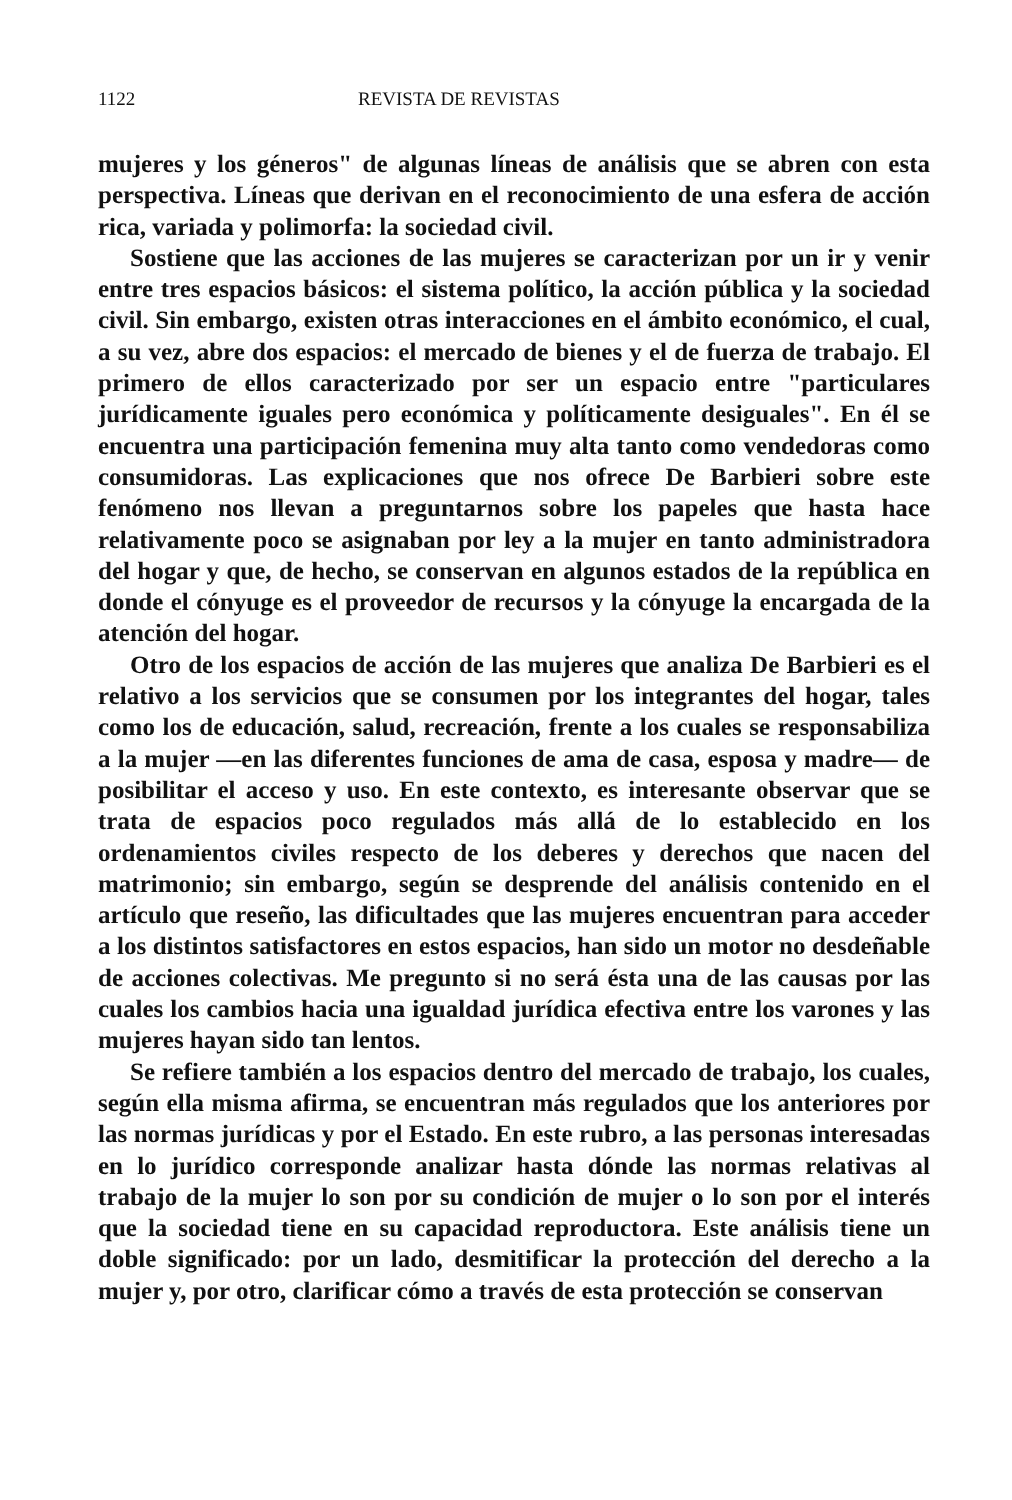1122 REVISTA DE REVISTAS
mujeres y los géneros" de algunas líneas de análisis que se abren con esta perspectiva. Líneas que derivan en el reconocimiento de una esfera de acción rica, variada y polimorfa: la sociedad civil.
Sostiene que las acciones de las mujeres se caracterizan por un ir y venir entre tres espacios básicos: el sistema político, la acción pública y la sociedad civil. Sin embargo, existen otras interacciones en el ámbito económico, el cual, a su vez, abre dos espacios: el mercado de bienes y el de fuerza de trabajo. El primero de ellos caracterizado por ser un espacio entre "particulares jurídicamente iguales pero económica y políticamente desiguales". En él se encuentra una participación femenina muy alta tanto como vendedoras como consumidoras. Las explicaciones que nos ofrece De Barbieri sobre este fenómeno nos llevan a preguntarnos sobre los papeles que hasta hace relativamente poco se asignaban por ley a la mujer en tanto administradora del hogar y que, de hecho, se conservan en algunos estados de la república en donde el cónyuge es el proveedor de recursos y la cónyuge la encargada de la atención del hogar.
Otro de los espacios de acción de las mujeres que analiza De Barbieri es el relativo a los servicios que se consumen por los integrantes del hogar, tales como los de educación, salud, recreación, frente a los cuales se responsabiliza a la mujer —en las diferentes funciones de ama de casa, esposa y madre— de posibilitar el acceso y uso. En este contexto, es interesante observar que se trata de espacios poco regulados más allá de lo establecido en los ordenamientos civiles respecto de los deberes y derechos que nacen del matrimonio; sin embargo, según se desprende del análisis contenido en el artículo que reseño, las dificultades que las mujeres encuentran para acceder a los distintos satisfactores en estos espacios, han sido un motor no desdeñable de acciones colectivas. Me pregunto si no será ésta una de las causas por las cuales los cambios hacia una igualdad jurídica efectiva entre los varones y las mujeres hayan sido tan lentos.
Se refiere también a los espacios dentro del mercado de trabajo, los cuales, según ella misma afirma, se encuentran más regulados que los anteriores por las normas jurídicas y por el Estado. En este rubro, a las personas interesadas en lo jurídico corresponde analizar hasta dónde las normas relativas al trabajo de la mujer lo son por su condición de mujer o lo son por el interés que la sociedad tiene en su capacidad reproductora. Este análisis tiene un doble significado: por un lado, desmitificar la protección del derecho a la mujer y, por otro, clarificar cómo a través de esta protección se conservan